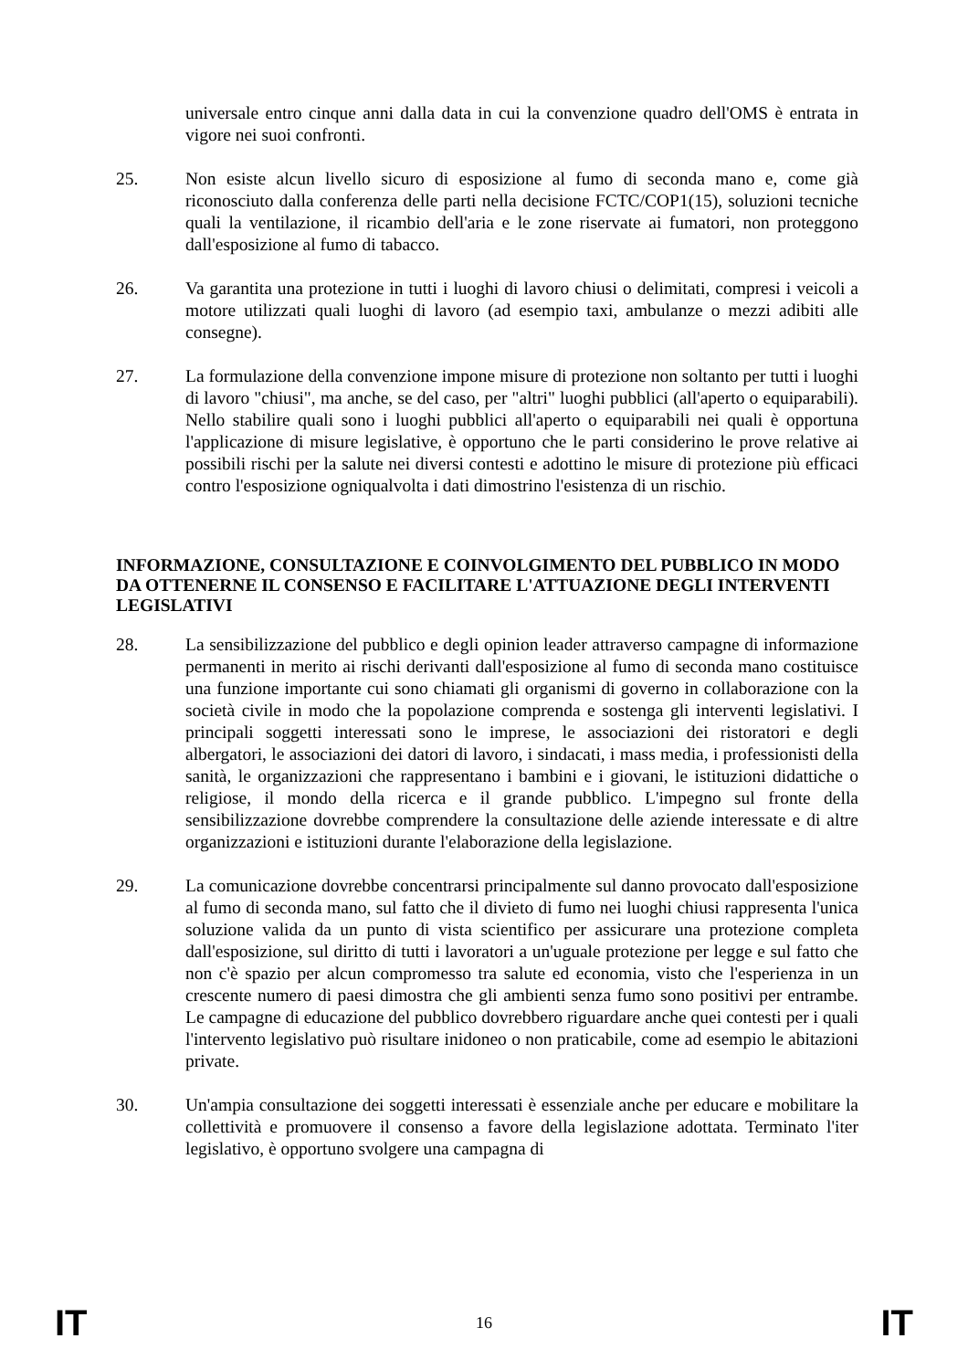universale entro cinque anni dalla data in cui la convenzione quadro dell'OMS è entrata in vigore nei suoi confronti.
25. Non esiste alcun livello sicuro di esposizione al fumo di seconda mano e, come già riconosciuto dalla conferenza delle parti nella decisione FCTC/COP1(15), soluzioni tecniche quali la ventilazione, il ricambio dell'aria e le zone riservate ai fumatori, non proteggono dall'esposizione al fumo di tabacco.
26. Va garantita una protezione in tutti i luoghi di lavoro chiusi o delimitati, compresi i veicoli a motore utilizzati quali luoghi di lavoro (ad esempio taxi, ambulanze o mezzi adibiti alle consegne).
27. La formulazione della convenzione impone misure di protezione non soltanto per tutti i luoghi di lavoro "chiusi", ma anche, se del caso, per "altri" luoghi pubblici (all'aperto o equiparabili). Nello stabilire quali sono i luoghi pubblici all'aperto o equiparabili nei quali è opportuna l'applicazione di misure legislative, è opportuno che le parti considerino le prove relative ai possibili rischi per la salute nei diversi contesti e adottino le misure di protezione più efficaci contro l'esposizione ogniqualvolta i dati dimostrino l'esistenza di un rischio.
INFORMAZIONE, CONSULTAZIONE E COINVOLGIMENTO DEL PUBBLICO IN MODO DA OTTENERNE IL CONSENSO E FACILITARE L'ATTUAZIONE DEGLI INTERVENTI LEGISLATIVI
28. La sensibilizzazione del pubblico e degli opinion leader attraverso campagne di informazione permanenti in merito ai rischi derivanti dall'esposizione al fumo di seconda mano costituisce una funzione importante cui sono chiamati gli organismi di governo in collaborazione con la società civile in modo che la popolazione comprenda e sostenga gli interventi legislativi. I principali soggetti interessati sono le imprese, le associazioni dei ristoratori e degli albergatori, le associazioni dei datori di lavoro, i sindacati, i mass media, i professionisti della sanità, le organizzazioni che rappresentano i bambini e i giovani, le istituzioni didattiche o religiose, il mondo della ricerca e il grande pubblico. L'impegno sul fronte della sensibilizzazione dovrebbe comprendere la consultazione delle aziende interessate e di altre organizzazioni e istituzioni durante l'elaborazione della legislazione.
29. La comunicazione dovrebbe concentrarsi principalmente sul danno provocato dall'esposizione al fumo di seconda mano, sul fatto che il divieto di fumo nei luoghi chiusi rappresenta l'unica soluzione valida da un punto di vista scientifico per assicurare una protezione completa dall'esposizione, sul diritto di tutti i lavoratori a un'uguale protezione per legge e sul fatto che non c'è spazio per alcun compromesso tra salute ed economia, visto che l'esperienza in un crescente numero di paesi dimostra che gli ambienti senza fumo sono positivi per entrambe. Le campagne di educazione del pubblico dovrebbero riguardare anche quei contesti per i quali l'intervento legislativo può risultare inidoneo o non praticabile, come ad esempio le abitazioni private.
30. Un'ampia consultazione dei soggetti interessati è essenziale anche per educare e mobilitare la collettività e promuovere il consenso a favore della legislazione adottata. Terminato l'iter legislativo, è opportuno svolgere una campagna di
IT 16 IT